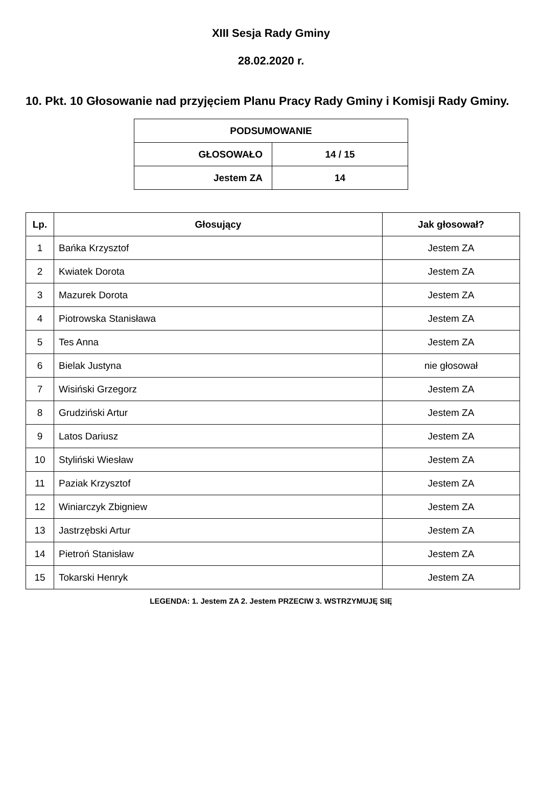XIII Sesja Rady Gminy
28.02.2020 r.
10. Pkt. 10 Głosowanie nad przyjęciem Planu Pracy Rady Gminy i Komisji Rady Gminy.
| PODSUMOWANIE | |
| --- | --- |
| GŁOSOWAŁO | 14 / 15 |
| Jestem ZA | 14 |
| Lp. | Głosujący | Jak głosował? |
| --- | --- | --- |
| 1 | Bańka Krzysztof | Jestem ZA |
| 2 | Kwiatek Dorota | Jestem ZA |
| 3 | Mazurek Dorota | Jestem ZA |
| 4 | Piotrowska Stanisława | Jestem ZA |
| 5 | Tes Anna | Jestem ZA |
| 6 | Bielak Justyna | nie głosował |
| 7 | Wisiński Grzegorz | Jestem ZA |
| 8 | Grudziński Artur | Jestem ZA |
| 9 | Latos Dariusz | Jestem ZA |
| 10 | Styliński Wiesław | Jestem ZA |
| 11 | Paziak Krzysztof | Jestem ZA |
| 12 | Winiarczyk Zbigniew | Jestem ZA |
| 13 | Jastrzębski Artur | Jestem ZA |
| 14 | Pietroń Stanisław | Jestem ZA |
| 15 | Tokarski Henryk | Jestem ZA |
LEGENDA: 1. Jestem ZA 2. Jestem PRZECIW 3. WSTRZYMUJĘ SIĘ